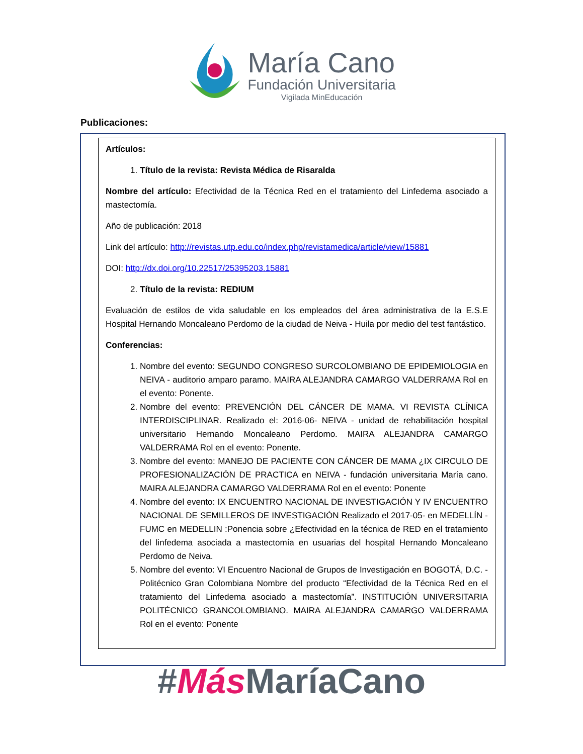María Cano
Fundación Universitaria
Vigilada MinEducación
Publicaciones:
Artículos:
1. Título de la revista: Revista Médica de Risaralda
Nombre del artículo: Efectividad de la Técnica Red en el tratamiento del Linfedema asociado a mastectomía.
Año de publicación: 2018
Link del artículo: http://revistas.utp.edu.co/index.php/revistamedica/article/view/15881
DOI: http://dx.doi.org/10.22517/25395203.15881
2. Título de la revista: REDIUM
Evaluación de estilos de vida saludable en los empleados del área administrativa de la E.S.E Hospital Hernando Moncaleano Perdomo de la ciudad de Neiva - Huila por medio del test fantástico.
Conferencias:
1. Nombre del evento: SEGUNDO CONGRESO SURCOLOMBIANO DE EPIDEMIOLOGIA en NEIVA - auditorio amparo paramo. MAIRA ALEJANDRA CAMARGO VALDERRAMA Rol en el evento: Ponente.
2. Nombre del evento: PREVENCIÓN DEL CÁNCER DE MAMA. VI REVISTA CLÍNICA INTERDISCIPLINAR. Realizado el: 2016-06- NEIVA - unidad de rehabilitación hospital universitario Hernando Moncaleano Perdomo. MAIRA ALEJANDRA CAMARGO VALDERRAMA Rol en el evento: Ponente.
3. Nombre del evento: MANEJO DE PACIENTE CON CÁNCER DE MAMA ¿IX CIRCULO DE PROFESIONALIZACIÓN DE PRACTICA en NEIVA - fundación universitaria María cano. MAIRA ALEJANDRA CAMARGO VALDERRAMA Rol en el evento: Ponente
4. Nombre del evento: IX ENCUENTRO NACIONAL DE INVESTIGACIÓN Y IV ENCUENTRO NACIONAL DE SEMILLEROS DE INVESTIGACIÓN Realizado el 2017-05- en MEDELLÍN - FUMC en MEDELLIN :Ponencia sobre ¿Efectividad en la técnica de RED en el tratamiento del linfedema asociada a mastectomía en usuarias del hospital Hernando Moncaleano Perdomo de Neiva.
5. Nombre del evento: VI Encuentro Nacional de Grupos de Investigación en BOGOTÁ, D.C. - Politécnico Gran Colombiana Nombre del producto “Efectividad de la Técnica Red en el tratamiento del Linfedema asociado a mastectomía”. INSTITUCIÓN UNIVERSITARIA POLITÉCNICO GRANCOLOMBIANO. MAIRA ALEJANDRA CAMARGO VALDERRAMA Rol en el evento: Ponente
#Más MaríaCano